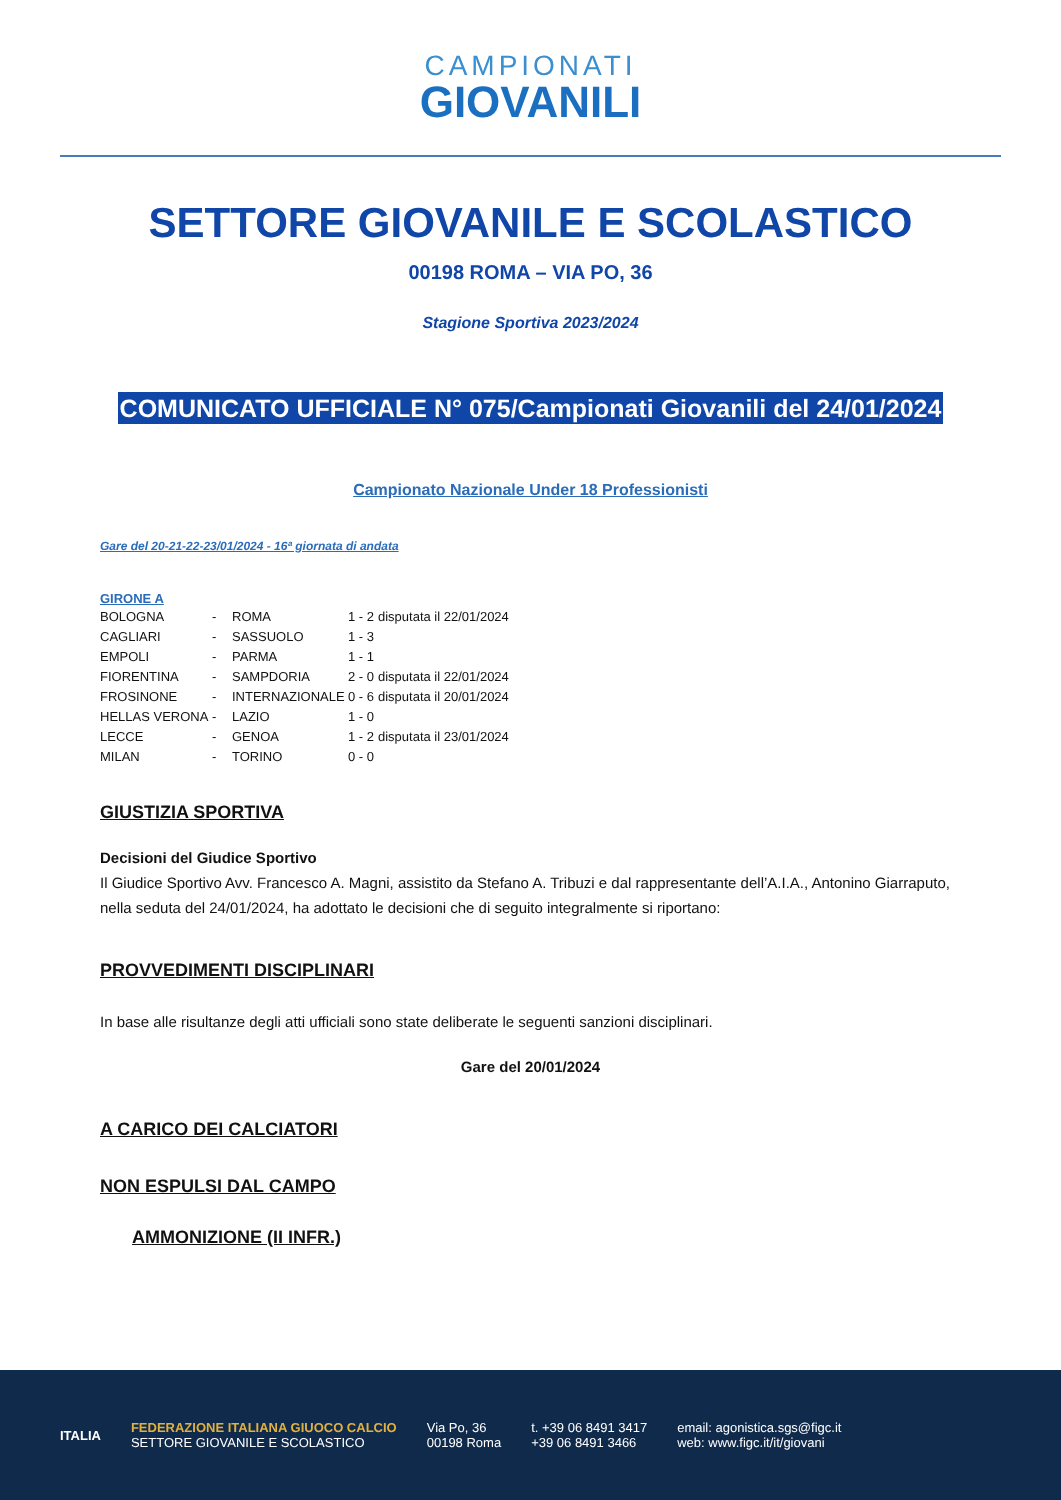CAMPIONATI
GIOVANILI
SETTORE GIOVANILE E SCOLASTICO
00198 ROMA – VIA PO, 36
Stagione Sportiva 2023/2024
COMUNICATO UFFICIALE N° 075/Campionati Giovanili del 24/01/2024
Campionato Nazionale Under 18 Professionisti
Gare del 20-21-22-23/01/2024 - 16ª giornata di andata
GIRONE A
| BOLOGNA | - | ROMA | 1 - 2 | disputata il 22/01/2024 |
| CAGLIARI | - | SASSUOLO | 1 - 3 | |
| EMPOLI | - | PARMA | 1 - 1 | |
| FIORENTINA | - | SAMPDORIA | 2 - 0 | disputata il 22/01/2024 |
| FROSINONE | - | INTERNAZIONALE | 0 - 6 | disputata il 20/01/2024 |
| HELLAS VERONA | - | LAZIO | 1 - 0 | |
| LECCE | - | GENOA | 1 - 2 | disputata il 23/01/2024 |
| MILAN | - | TORINO | 0 - 0 | |
GIUSTIZIA SPORTIVA
Decisioni del Giudice Sportivo
Il Giudice Sportivo Avv. Francesco A. Magni, assistito da Stefano A. Tribuzi e dal rappresentante dell’A.I.A., Antonino Giarraputo, nella seduta del 24/01/2024, ha adottato le decisioni che di seguito integralmente si riportano:
PROVVEDIMENTI DISCIPLINARI
In base alle risultanze degli atti ufficiali sono state deliberate le seguenti sanzioni disciplinari.
Gare del 20/01/2024
A CARICO DEI CALCIATORI
NON ESPULSI DAL CAMPO
AMMONIZIONE (II INFR.)
ITALIA
FEDERAZIONE ITALIANA GIUOCO CALCIO
SETTORE GIOVANILE E SCOLASTICO
Via Po, 36
00198 Roma
t. +39 06 8491 3417
+39 06 8491 3466
email: agonistica.sgs@figc.it
web: www.figc.it/it/giovani